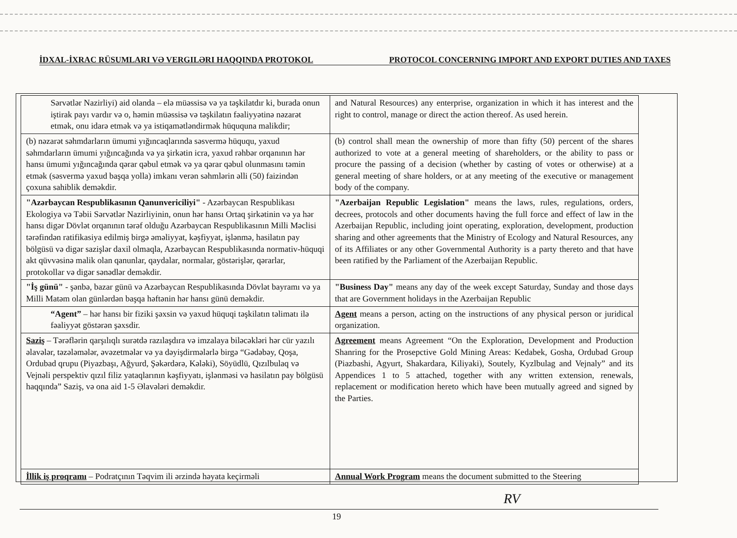İDXAL-İXRAC RÜSUMLARI VƏ VERGILƏRI HAQQINDA PROTOKOL PROTOCOL CONCERNING IMPORT AND EXPORT DUTIES AND TAXES
| Sərvətlər Nazirliyi) aid olanda – elə müəssisə və ya təşkilatdır ki, burada onun iştirak payı vardır və o, həmin müəssisə və təşkilatın fəaliyyətinə nəzarət etmək, onu idarə etmək və ya istiqamətləndirmək hüququna malikdir; | and Natural Resources) any enterprise, organization in which it has interest and the right to control, manage or direct the action thereof. As used herein. |
| (b) nəzarət səhmdarların ümumi yığıncaqlarında səsvermə hüququ, yaxud səhmdarların ümumi yığıncağında və ya şirkətin icra, yaxud rəhbər orqanının hər hansı ümumi yığıncağında qərar qəbul etmək və ya qərar qəbul olunmasını təmin etmək (səsvermə yaxud başqa yolla) imkanı verən səhmlərin əlli (50) faizindən çoxuna sahiblik deməkdir. | (b) control shall mean the ownership of more than fifty (50) percent of the shares authorized to vote at a general meeting of shareholders, or the ability to pass or procure the passing of a decision (whether by casting of votes or otherwise) at a general meeting of share holders, or at any meeting of the executive or management body of the company. |
| "Azərbaycan Respublikasının Qanunvericiliyi" - Azərbaycan Respublikası Ekologiya və Təbii Sərvətlər Nazirliyinin, onun hər hansı Ortaq şirkətinin və ya hər hansı digər Dövlət orqanının tərəf olduğu Azərbaycan Respublikasının Milli Məclisi tərəfindən ratifikasiya edilmiş birgə əməliyyat, kəşfiyyat, işlənmə, hasilatın pay bölgüsü və digər sazişlər daxil olmaqla, Azərbaycan Respublikasında normativ-hüquqi akt qüvvəsinə malik olan qanunlar, qaydalar, normalar, göstərişlər, qərarlar, protokollar və digər sənədlər deməkdir. | "Azerbaijan Republic Legislation" means the laws, rules, regulations, orders, decrees, protocols and other documents having the full force and effect of law in the Azerbaijan Republic, including joint operating, exploration, development, production sharing and other agreements that the Ministry of Ecology and Natural Resources, any of its Affiliates or any other Governmental Authority is a party thereto and that have been ratified by the Parliament of the Azerbaijan Republic. |
| "İş günü" - şənbə, bazar günü və Azərbaycan Respublikasında Dövlət bayramı və ya Milli Matəm olan günlərdən başqa həftənin hər hansı günü deməkdir. | "Business Day" means any day of the week except Saturday, Sunday and those days that are Government holidays in the Azerbaijan Republic |
| “Agent” – hər hansı bir fiziki şəxsin və yaxud hüquqi təşkilatın təlimatı ilə fəaliyyət göstərən şəxsdir. | Agent means a person, acting on the instructions of any physical person or juridical organization. |
| Saziş – Tərəflərin qarşılıqlı surətdə razılaşdıra və imzalaya biləcəkləri hər cür yazılı əlavələr, təzələmələr, əvəzetmələr və ya dəyişdirmələrlə birgə “Gədəbəy, Qoşa, Ordubad qrupu (Piyazbaşı, Ağyurd, Şəkərdərə, Kələki), Söyüdlü, Qızılbulaq və Vejnəli perspektiv qızıl filiz yataqlarının kəşfiyyatı, işlənməsi və hasilatın pay bölgüsü haqqında” Saziş, və ona aid 1-5 Əlavələri deməkdir. | Agreement means Agreement “On the Exploration, Development and Production Shanring for the Prosepctive Gold Mining Areas: Kedabek, Gosha, Ordubad Group (Piazbashi, Agyurt, Shakardara, Kiliyaki), Soutely, Kyzlbulag and Vejnaly” and its Appendices 1 to 5 attached, together with any written extension, renewals, replacement or modification hereto which have been mutually agreed and signed by the Parties. |
| İllik iş proqramı – Podratçının Təqvim ili ərzində həyata keçirməli | Annual Work Program means the document submitted to the Steering |
RV
19